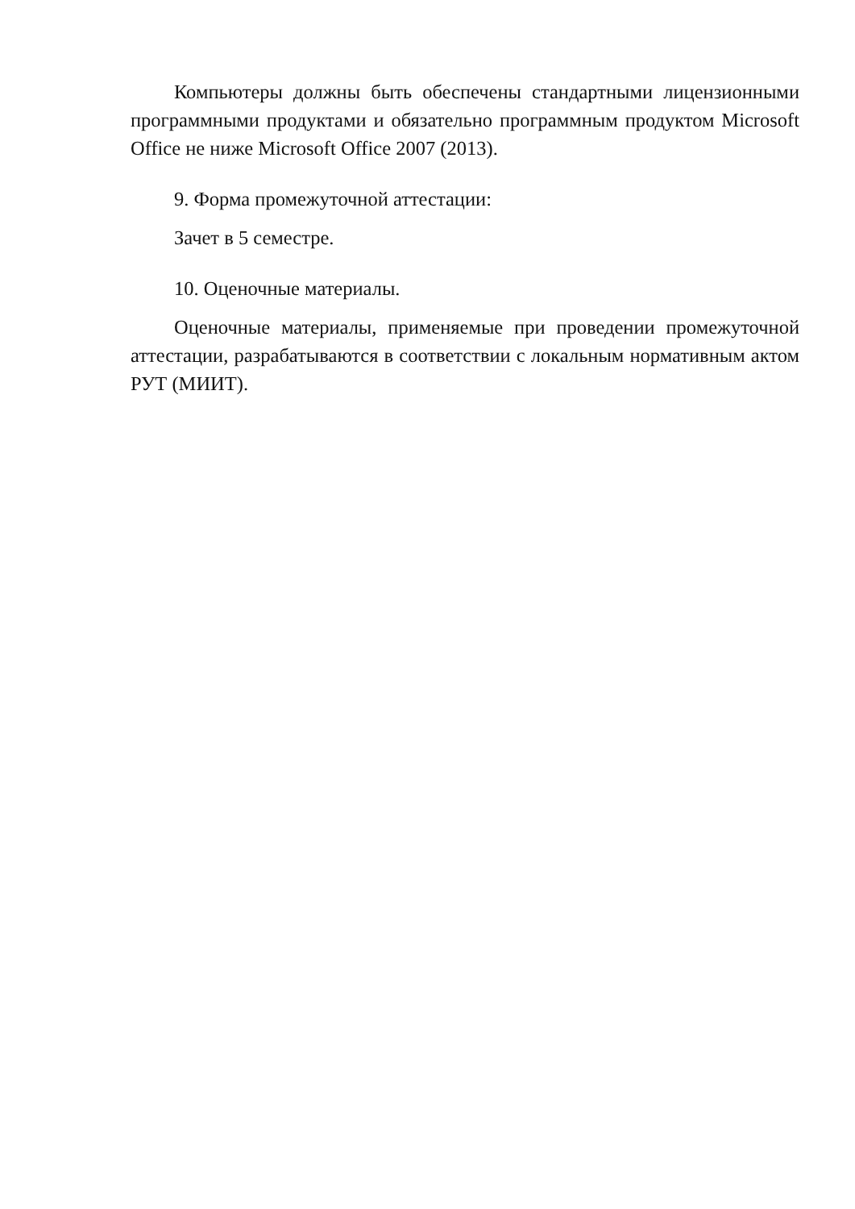Компьютеры должны быть обеспечены стандартными лицензионными программными продуктами и обязательно программным продуктом Microsoft Office не ниже Microsoft Office 2007 (2013).
9. Форма промежуточной аттестации:
Зачет в 5 семестре.
10. Оценочные материалы.
Оценочные материалы, применяемые при проведении промежуточной аттестации, разрабатываются в соответствии с локальным нормативным актом РУТ (МИИТ).